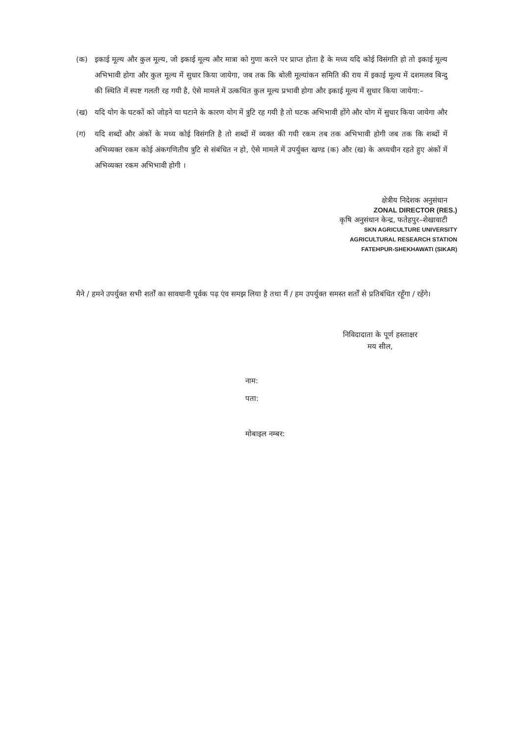(क) इकाई मूल्य और कुल मूल्य, जो इकाई मूल्य और मात्रा को गुणा करने पर प्राप्त होता है के मध्य यदि कोई विसंगति हो तो इकाई मूल्य अभिभावी होगा और कुल मूल्य में सुधार किया जायेगा, जब तक कि बोली मूल्यांकन समिति की राय में इकाई मूल्य में दशमलव बिन्दु की स्थिति में स्पष्ट गलती रह गयी है, ऐसे मामले में उत्कथित कुल मूल्य प्रभावी होगा और इकाई मूल्य में सुधार किया जायेगा:–
(ख) यदि योग के घटकों को जोड़ने या घटाने के कारण योग में त्रुटि रह गयी है तो घटक अभिभावी होंगे और योग में सुधार किया जायेगा और
(ग) यदि शब्दों और अंकों के मध्य कोई विसंगति है तो शब्दों में व्यक्त की गयी रकम तब तक अभिभावी होगी जब तक कि शब्दों में अभिव्यक्त रकम कोई अंकगणितीय त्रुटि से संबंधित न हो, ऐसे मामले में उपर्युक्त खण्ड (क) और (ख) के अध्यधीन रहते हुए अंकों में अभिव्यक्त रकम अभिभावी होगी ।
क्षेत्रीय निदेशक अनुसंधान
ZONAL DIRECTOR (RES.)
कृषि अनुसंधान केन्द्र, फतेहपुर–शेखावाटी
SKN AGRICULTURE UNIVERSITY
AGRICULTURAL RESEARCH STATION
FATEHPUR-SHEKHAWATI (SIKAR)
मैने / हमने उपर्युक्त सभी शर्तों का सावधानी पूर्वक पढ़ एंव समझ लिया है तथा मैं / हम उपर्युक्त समस्त शर्तों से प्रतिबंधित रहूँगा / रहेंगे।
निविदादाता के पूर्ण हस्ताक्षर
मय सील,
नाम:
पता:
मोबाइल नम्बर: